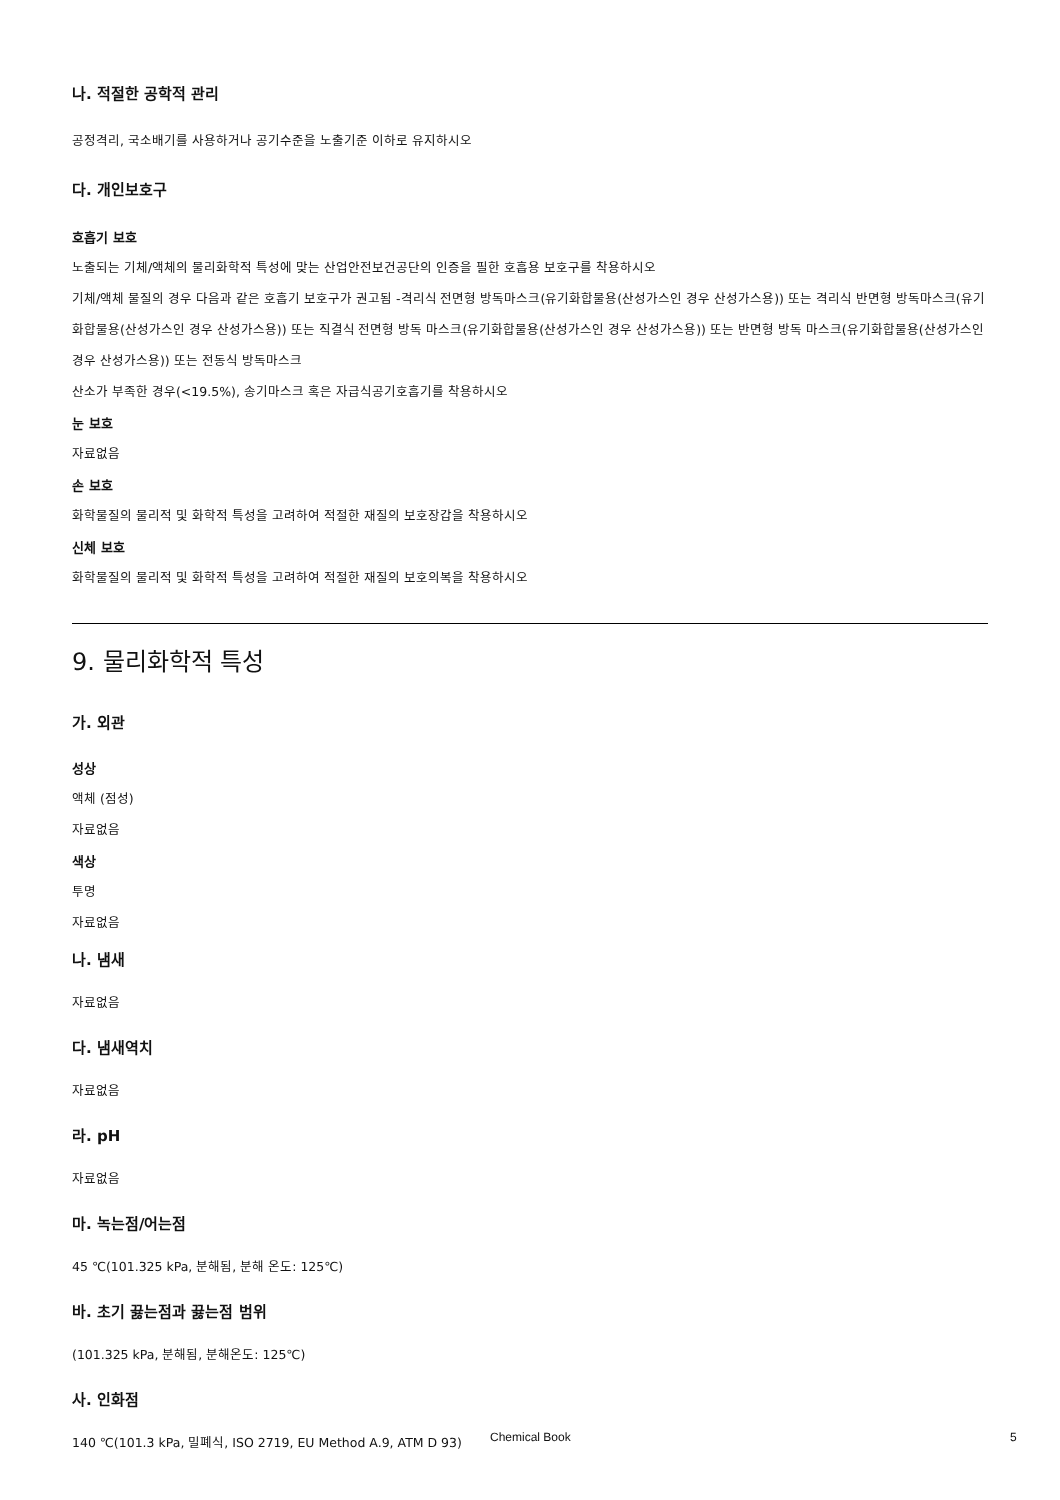나. 적절한 공학적 관리
공정격리, 국소배기를 사용하거나 공기수준을 노출기준 이하로 유지하시오
다. 개인보호구
호흡기 보호
노출되는 기체/액체의 물리화학적 특성에 맞는 산업안전보건공단의 인증을 필한 호흡용 보호구를 착용하시오
기체/액체 물질의 경우 다음과 같은 호흡기 보호구가 권고됨 -격리식 전면형 방독마스크(유기화합물용(산성가스인 경우 산성가스용)) 또는 격리식 반면형 방독마스크(유기화합물용(산성가스인 경우 산성가스용)) 또는 직결식 전면형 방독 마스크(유기화합물용(산성가스인 경우 산성가스용)) 또는 반면형 방독 마스크(유기화합물용(산성가스인 경우 산성가스용)) 또는 전동식 방독마스크
산소가 부족한 경우(<19.5%), 송기마스크 혹은 자급식공기호흡기를 착용하시오
눈 보호
자료없음
손 보호
화학물질의 물리적 및 화학적 특성을 고려하여 적절한 재질의 보호장갑을 착용하시오
신체 보호
화학물질의 물리적 및 화학적 특성을 고려하여 적절한 재질의 보호의복을 착용하시오
9. 물리화학적 특성
가. 외관
성상
액체 (점성)
자료없음
색상
투명
자료없음
나. 냄새
자료없음
다. 냄새역치
자료없음
라. pH
자료없음
마. 녹는점/어는점
45 ℃(101.325 kPa, 분해됨, 분해 온도: 125℃)
바. 초기 끓는점과 끓는점 범위
(101.325 kPa, 분해됨, 분해온도: 125℃)
사. 인화점
140 ℃(101.3 kPa, 밀폐식, ISO 2719, EU Method A.9, ATM D 93)
Chemical Book 5